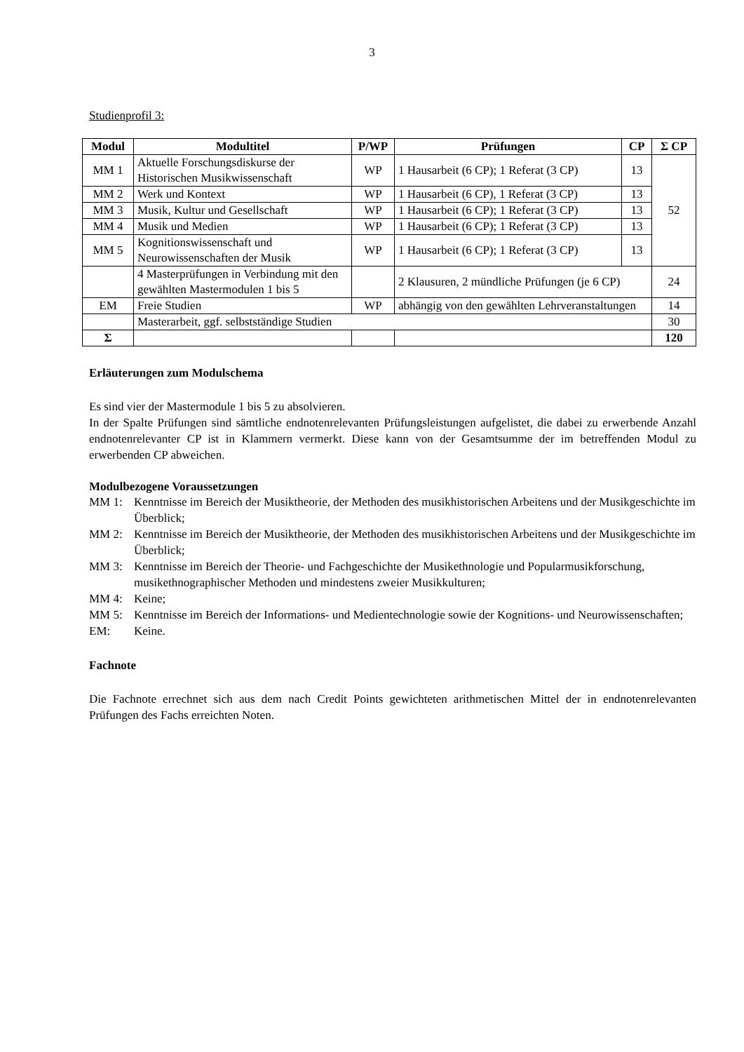3
Studienprofil 3:
| Modul | Modultitel | P/WP | Prüfungen | CP | Σ CP |
| --- | --- | --- | --- | --- | --- |
| MM 1 | Aktuelle Forschungsdiskurse der Historischen Musikwissenschaft | WP | 1 Hausarbeit (6 CP); 1 Referat (3 CP) | 13 | 52 |
| MM 2 | Werk und Kontext | WP | 1 Hausarbeit (6 CP), 1 Referat (3 CP) | 13 | |
| MM 3 | Musik, Kultur und Gesellschaft | WP | 1 Hausarbeit (6 CP); 1 Referat (3 CP) | 13 | |
| MM 4 | Musik und Medien | WP | 1 Hausarbeit (6 CP); 1 Referat (3 CP) | 13 | |
| MM 5 | Kognitionswissenschaft und Neurowissenschaften der Musik | WP | 1 Hausarbeit (6 CP); 1 Referat (3 CP) | 13 | |
| | 4 Masterprüfungen in Verbindung mit den gewählten Mastermodulen 1 bis 5 | | 2 Klausuren, 2 mündliche Prüfungen (je 6 CP) | | 24 |
| EM | Freie Studien | WP | abhängig von den gewählten Lehrveranstaltungen | | 14 |
| | Masterarbeit, ggf. selbstständige Studien | | | | 30 |
| Σ | | | | | 120 |
Erläuterungen zum Modulschema
Es sind vier der Mastermodule 1 bis 5 zu absolvieren.
In der Spalte Prüfungen sind sämtliche endnotenrelevanten Prüfungsleistungen aufgelistet, die dabei zu erwerbende Anzahl endnotenrelevanter CP ist in Klammern vermerkt. Diese kann von der Gesamtsumme der im betreffenden Modul zu erwerbenden CP abweichen.
Modulbezogene Voraussetzungen
MM 1: Kenntnisse im Bereich der Musiktheorie, der Methoden des musikhistorischen Arbeitens und der Musikgeschichte im Überblick;
MM 2: Kenntnisse im Bereich der Musiktheorie, der Methoden des musikhistorischen Arbeitens und der Musikgeschichte im Überblick;
MM 3: Kenntnisse im Bereich der Theorie- und Fachgeschichte der Musikethnologie und Popularmusikforschung, musikethnographischer Methoden und mindestens zweier Musikkulturen;
MM 4: Keine;
MM 5: Kenntnisse im Bereich der Informations- und Medientechnologie sowie der Kognitions- und Neurowissenschaften;
EM: Keine.
Fachnote
Die Fachnote errechnet sich aus dem nach Credit Points gewichteten arithmetischen Mittel der in endnotenrelevanten Prüfungen des Fachs erreichten Noten.